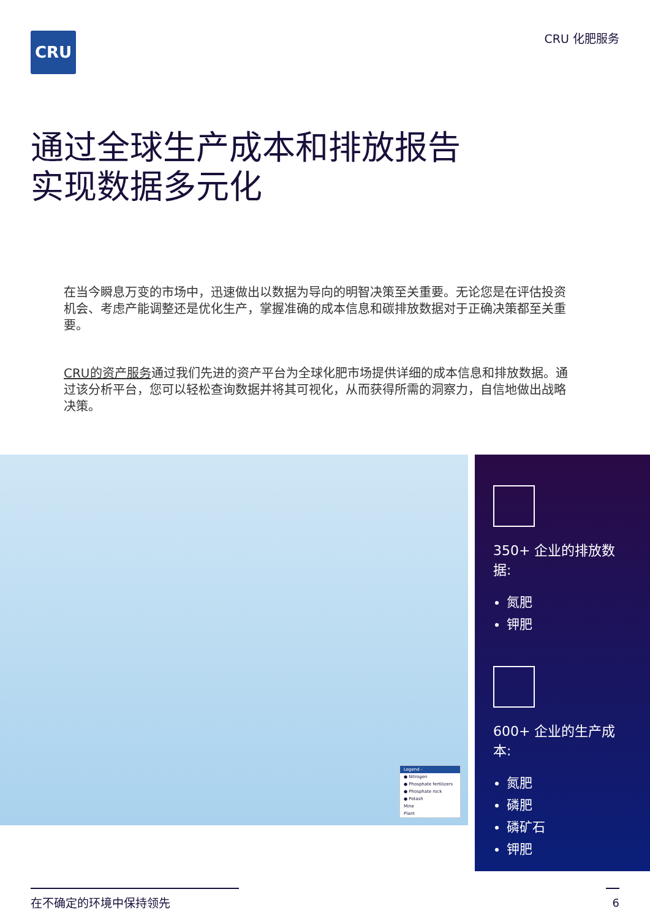CRU CRU 化肥服务
通过全球生产成本和排放报告
实现数据多元化
在当今瞬息万变的市场中，迅速做出以数据为导向的明智决策至关重要。无论您是在评估投资机会、考虑产能调整还是优化生产，掌握准确的成本信息和碳排放数据对于正确决策都至关重要。
CRU的资产服务通过我们先进的资产平台为全球化肥市场提供详细的成本信息和排放数据。通过该分析平台，您可以轻松查询数据并将其可视化，从而获得所需的洞察力，自信地做出战略决策。
Legend -
● Nitrogen
● Phosphate fertilizers
● Phosphate rock
● Potash
Mine
Plant
350+ 企业的排放数据:
氮肥
钾肥
600+ 企业的生产成本:
氮肥
磷肥
磷矿石
钾肥
在不确定的环境中保持领先 6